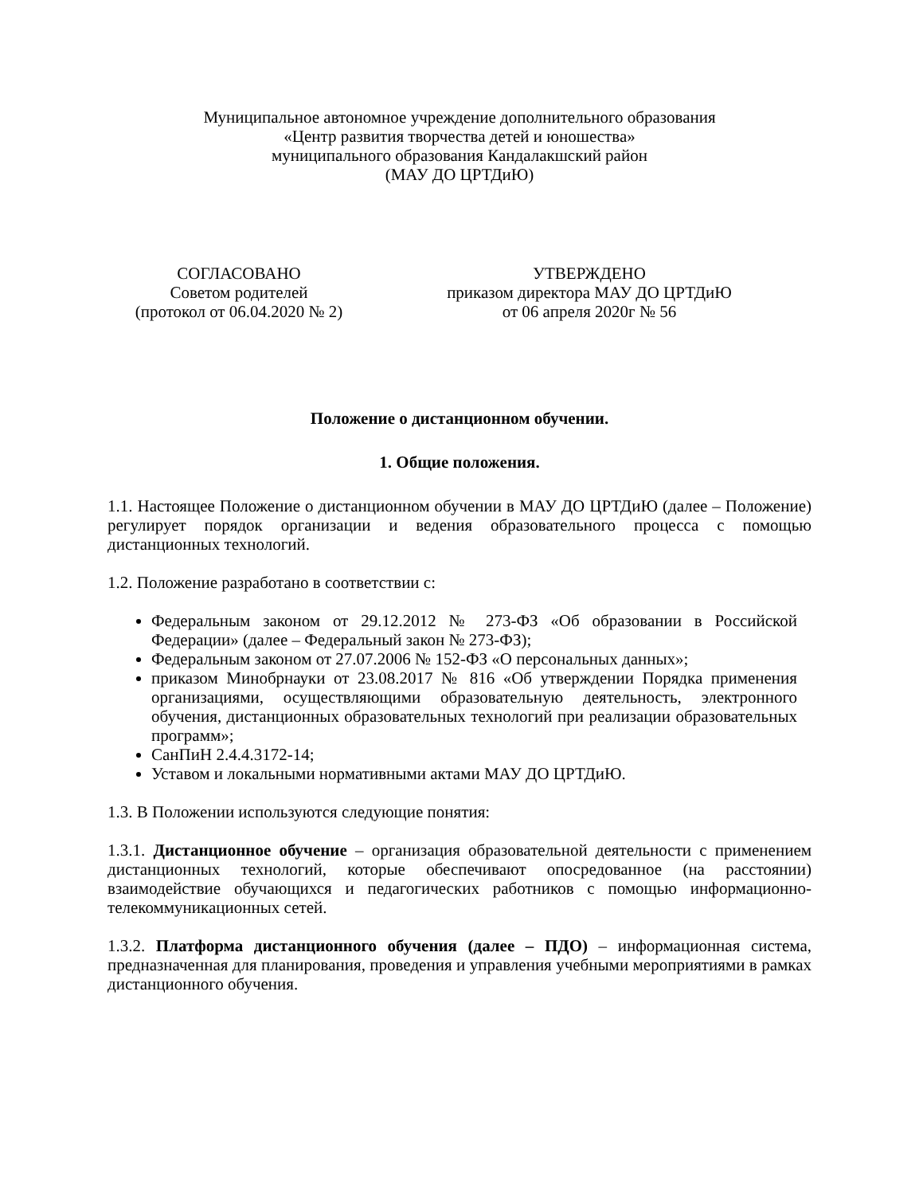Муниципальное автономное учреждение дополнительного образования
«Центр развития творчества детей и юношества»
муниципального образования Кандалакшский район
(МАУ ДО ЦРТДиЮ)
СОГЛАСОВАНО
Советом родителей
(протокол от 06.04.2020 № 2)
УТВЕРЖДЕНО
приказом директора МАУ ДО ЦРТДиЮ
от 06 апреля 2020г № 56
Положение о дистанционном обучении.
1. Общие положения.
1.1. Настоящее Положение о дистанционном обучении в МАУ ДО ЦРТДиЮ (далее – Положение) регулирует порядок организации и ведения образовательного процесса с помощью дистанционных технологий.
1.2. Положение разработано в соответствии с:
Федеральным законом от 29.12.2012 № 273-ФЗ «Об образовании в Российской Федерации» (далее – Федеральный закон № 273-ФЗ);
Федеральным законом от 27.07.2006 № 152-ФЗ «О персональных данных»;
приказом Минобрнауки от 23.08.2017 № 816 «Об утверждении Порядка применения организациями, осуществляющими образовательную деятельность, электронного обучения, дистанционных образовательных технологий при реализации образовательных программ»;
СанПиН 2.4.4.3172-14;
Уставом и локальными нормативными актами МАУ ДО ЦРТДиЮ.
1.3. В Положении используются следующие понятия:
1.3.1. Дистанционное обучение – организация образовательной деятельности с применением дистанционных технологий, которые обеспечивают опосредованное (на расстоянии) взаимодействие обучающихся и педагогических работников с помощью информационно-телекоммуникационных сетей.
1.3.2. Платформа дистанционного обучения (далее – ПДО) – информационная система, предназначенная для планирования, проведения и управления учебными мероприятиями в рамках дистанционного обучения.